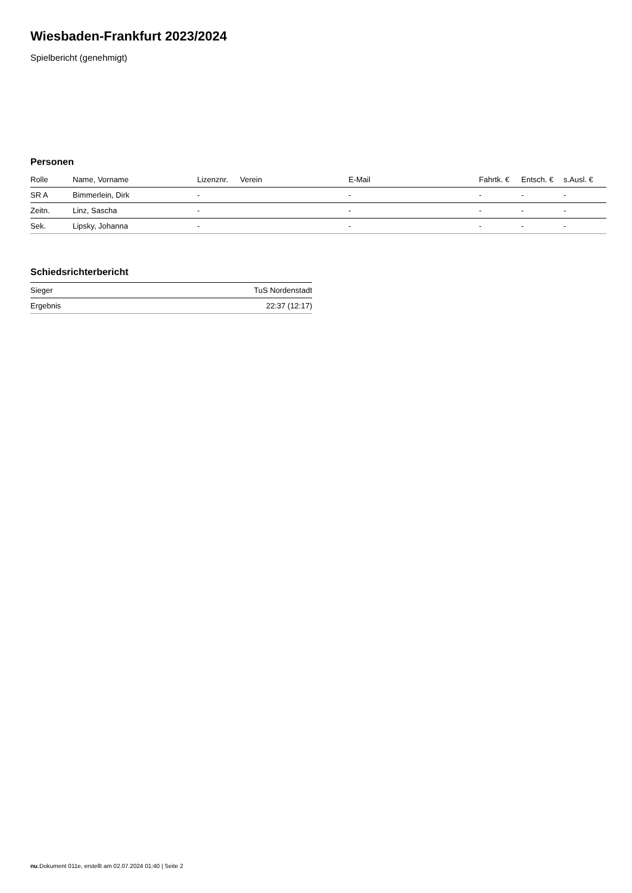Wiesbaden-Frankfurt 2023/2024
Spielbericht (genehmigt)
Personen
| Rolle | Name, Vorname | Lizenznr. | Verein | E-Mail | Fahrtk. € | Entsch. € | s.Ausl. € |
| --- | --- | --- | --- | --- | --- | --- | --- |
| SR A | Bimmerlein, Dirk | - | | - | - | - | - |
| Zeitn. | Linz, Sascha | - | | - | - | - | - |
| Sek. | Lipsky, Johanna | - | | - | - | - | - |
Schiedsrichterbericht
| Sieger | TuS Nordenstadt |
| Ergebnis | 22:37 (12:17) |
nu.Dokument 011e, erstellt am 02.07.2024 01:40 | Seite 2